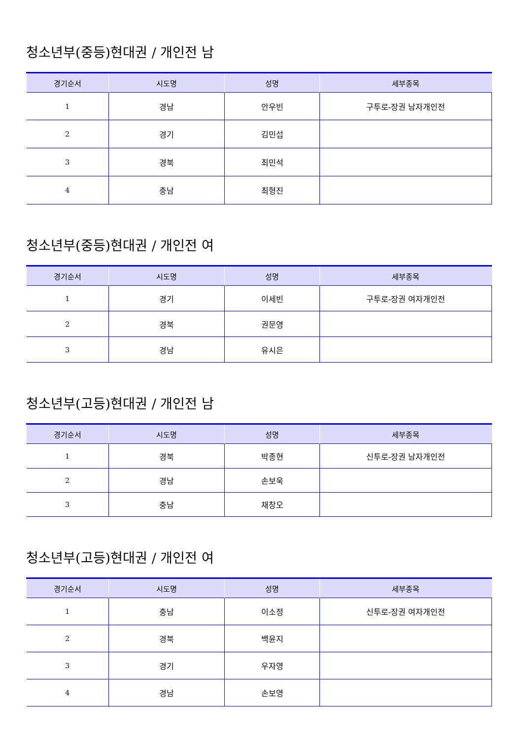청소년부(중등)현대권 / 개인전 남
| 경기순서 | 시도명 | 성명 | 세부종목 |
| --- | --- | --- | --- |
| 1 | 경남 | 안우빈 | 구투로-장권 남자개인전 |
| 2 | 경기 | 김민섭 | |
| 3 | 경북 | 최민석 | |
| 4 | 충남 | 최형진 | |
청소년부(중등)현대권 / 개인전 여
| 경기순서 | 시도명 | 성명 | 세부종목 |
| --- | --- | --- | --- |
| 1 | 경기 | 이세빈 | 구투로-장권 여자개인전 |
| 2 | 경북 | 권문영 | |
| 3 | 경남 | 유시은 | |
청소년부(고등)현대권 / 개인전 남
| 경기순서 | 시도명 | 성명 | 세부종목 |
| --- | --- | --- | --- |
| 1 | 경북 | 박종현 | 신투로-장권 남자개인전 |
| 2 | 경남 | 손보욱 | |
| 3 | 충남 | 채창오 | |
청소년부(고등)현대권 / 개인전 여
| 경기순서 | 시도명 | 성명 | 세부종목 |
| --- | --- | --- | --- |
| 1 | 충남 | 이소정 | 신투로-장권 여자개인전 |
| 2 | 경북 | 백윤지 | |
| 3 | 경기 | 우자영 | |
| 4 | 경남 | 손보영 | |